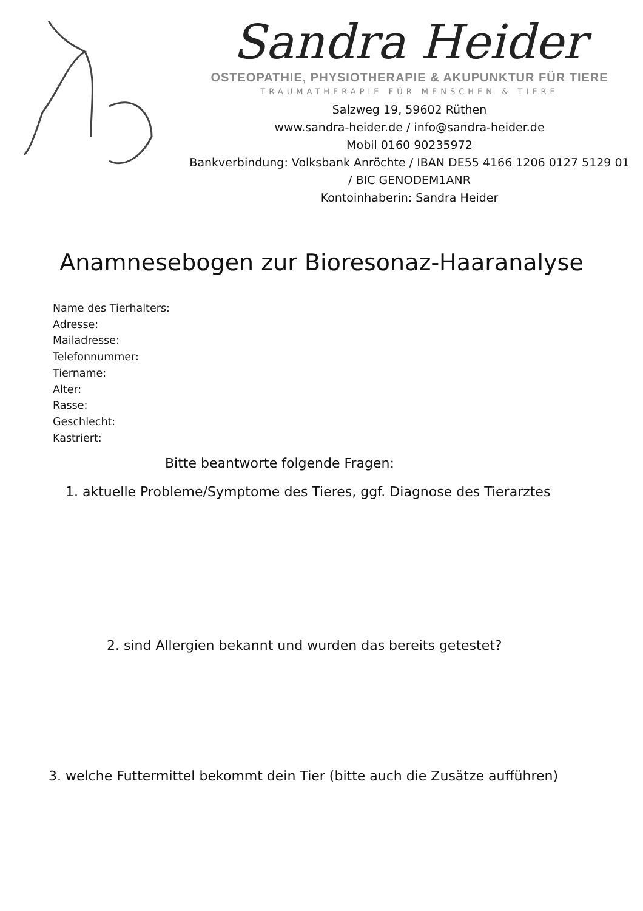Sandra Heider
OSTEOPATHIE, PHYSIOTHERAPIE & AKUPUNKTUR FÜR TIERE
TRAUMATHERAPIE FÜR MENSCHEN & TIERE
Salzweg 19, 59602 Rüthen
www.sandra-heider.de / info@sandra-heider.de
Mobil 0160 90235972
Bankverbindung: Volksbank Anröchte / IBAN DE55 4166 1206 0127 5129 01
/ BIC GENODEM1ANR
Kontoinhaberin: Sandra Heider
Anamnesebogen zur Bioresonaz-Haaranalyse
Name des Tierhalters:
Adresse:
Mailadresse:
Telefonnummer:
Tiername:
Alter:
Rasse:
Geschlecht:
Kastriert:
Bitte beantworte folgende Fragen:
1. aktuelle Probleme/Symptome des Tieres, ggf. Diagnose des Tierarztes
2. sind Allergien bekannt und wurden das bereits getestet?
3. welche Futtermittel bekommt dein Tier (bitte auch die Zusätze aufführen)